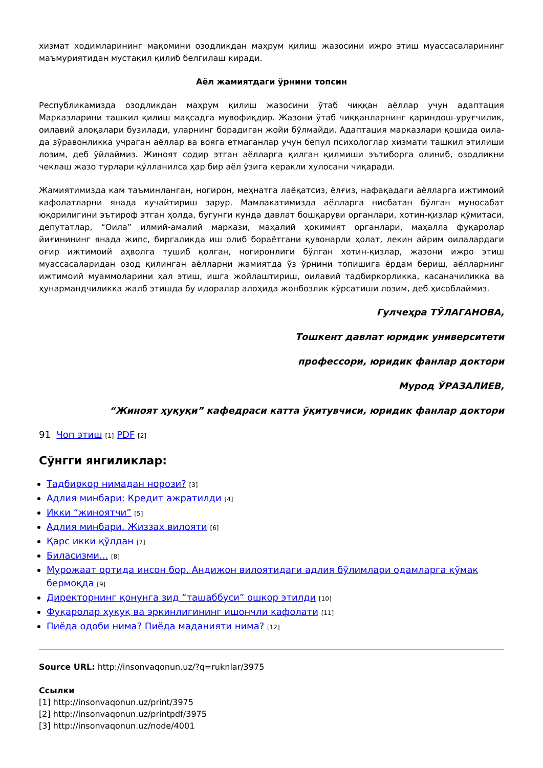хизмат ходимларининг мақомини озодликдан маҳрум қилиш жазосини ижро этиш муассасаларининг маъмуриятидан мустақил қилиб белгилаш киради.
Аёл жамиятдаги ўрнини топсин
Республикамизда озодликдан маҳрум қилиш жазосини ўтаб чиққан аёллар учун адаптация Марказларини ташкил қилиш мақсадга мувофиқдир. Жазони ўтаб чиққанларнинг қариндош-уруғчилик, оилавий алоқалари бузилади, уларнинг борадиган жойи бўлмайди. Адаптация марказлари қошида оила-да зўравонликка учраган аёллар ва вояга етмаганлар учун бепул психологлар хизмати ташкил этилиши лозим, деб ўйлаймиз. Жиноят содир этган аёлларга қилган қилмиши эътиборга олиниб, озодликни чеклаш жазо турлари қўлланилса ҳар бир аёл ўзига керакли хулосани чиқаради.
Жамиятимизда кам таъминланган, ногирон, меҳнатга лаёқатсиз, ёлғиз, нафақадаги аёлларга ижтимоий кафолатларни янада кучайтириш зарур. Мамлакатимизда аёлларга нисбатан бўлган муносабат юқорилигини эътироф этган ҳолда, бугунги кунда давлат бошқаруви органлари, хотин-қизлар қўмитаси, депутатлар, “Оила” илмий-амалий маркази, маҳалий ҳокимият органлари, маҳалла фуқаролар йиғинининг янада жипс, биргаликда иш олиб бораётгани қувонарли ҳолат, лекин айрим оилалардаги оғир ижтимоий аҳволга тушиб қолган, ногиронлиги бўлган хотин-қизлар, жазони ижро этиш муассасаларидан озод қилинган аёлларни жамиятда ўз ўрнини топишига ёрдам бериш, аёлларнинг ижтимоий муаммоларини ҳал этиш, ишга жойлаштириш, оилавий тадбиркорликка, касаначиликка ва ҳунармандчиликка жалб этишда бу идоралар алоҳида жонбозлик кўрсатиши лозим, деб ҳисоблаймиз.
Гулчеҳра ТЎЛАГАНОВА,
Тошкент давлат юридик университети
профессори, юридик фанлар доктори
Мурод ЎРАЗАЛИЕВ,
“Жиноят ҳуқуқи” кафедраси катта ўқитувчиси, юридик фанлар доктори
91 Чоп этиш [1] PDF [2]
Сўнгги янгиликлар:
Тадбиркор нимадан норози? [3]
Адлия минбари: Кредит ажратилди [4]
Икки “жиноятчи” [5]
Адлия минбари. Жиззах вилояти [6]
Қарс икки қўлдан [7]
Биласизми... [8]
Мурожаат ортида инсон бор. Андижон вилоятидаги адлия бўлимлари одамларга кўмак бермоқда [9]
Директорнинг қонунга зид “ташаббуси” ошкор этилди [10]
Фуқаролар ҳуқуқ ва эркинлигининг ишончли кафолати [11]
Пиёда одоби нима? Пиёда маданияти нима? [12]
Source URL: http://insonvaqonun.uz/?q=ruknlar/3975
Ссылки
[1] http://insonvaqonun.uz/print/3975
[2] http://insonvaqonun.uz/printpdf/3975
[3] http://insonvaqonun.uz/node/4001